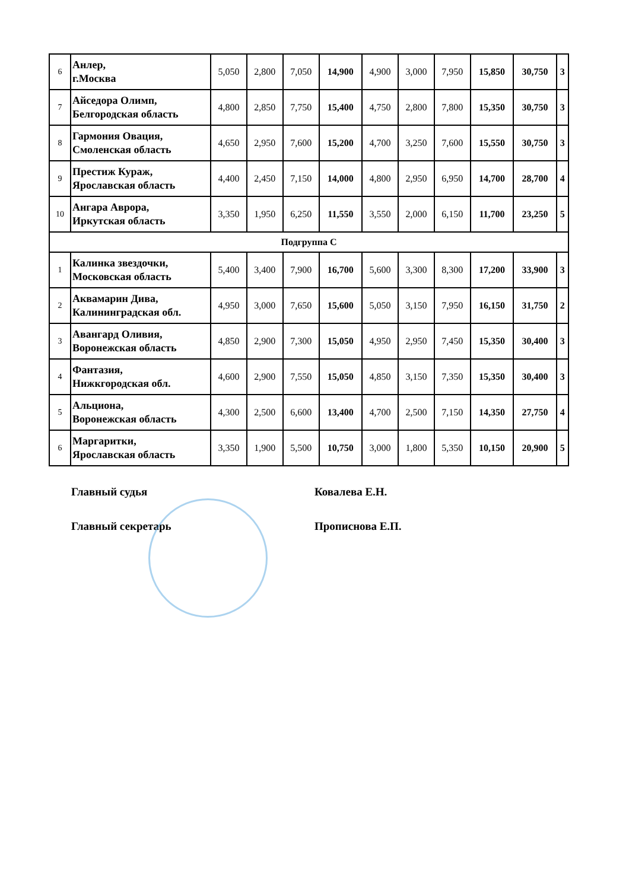| 6 | Анлер, г.Москва | 5,050 | 2,800 | 7,050 | 14,900 | 4,900 | 3,000 | 7,950 | 15,850 | 30,750 | 3 |
| 7 | Айседора Олимп, Белгородская область | 4,800 | 2,850 | 7,750 | 15,400 | 4,750 | 2,800 | 7,800 | 15,350 | 30,750 | 3 |
| 8 | Гармония Овация, Смоленская область | 4,650 | 2,950 | 7,600 | 15,200 | 4,700 | 3,250 | 7,600 | 15,550 | 30,750 | 3 |
| 9 | Престиж Кураж, Ярославская область | 4,400 | 2,450 | 7,150 | 14,000 | 4,800 | 2,950 | 6,950 | 14,700 | 28,700 | 4 |
| 10 | Ангара Аврора, Иркутская область | 3,350 | 1,950 | 6,250 | 11,550 | 3,550 | 2,000 | 6,150 | 11,700 | 23,250 | 5 |
| Подгруппа С | | | | | | | | | | | |
| 1 | Калинка звездочки, Московская область | 5,400 | 3,400 | 7,900 | 16,700 | 5,600 | 3,300 | 8,300 | 17,200 | 33,900 | 3 |
| 2 | Аквамарин Дива, Калининградская обл. | 4,950 | 3,000 | 7,650 | 15,600 | 5,050 | 3,150 | 7,950 | 16,150 | 31,750 | 2 |
| 3 | Авангард Оливия, Воронежская область | 4,850 | 2,900 | 7,300 | 15,050 | 4,950 | 2,950 | 7,450 | 15,350 | 30,400 | 3 |
| 4 | Фантазия, Нижкгородская обл. | 4,600 | 2,900 | 7,550 | 15,050 | 4,850 | 3,150 | 7,350 | 15,350 | 30,400 | 3 |
| 5 | Альциона, Воронежская область | 4,300 | 2,500 | 6,600 | 13,400 | 4,700 | 2,500 | 7,150 | 14,350 | 27,750 | 4 |
| 6 | Маргаритки, Ярославская область | 3,350 | 1,900 | 5,500 | 10,750 | 3,000 | 1,800 | 5,350 | 10,150 | 20,900 | 5 |
Главный судья Ковалева Е.Н.
Главный секретарь Прописнова Е.П.